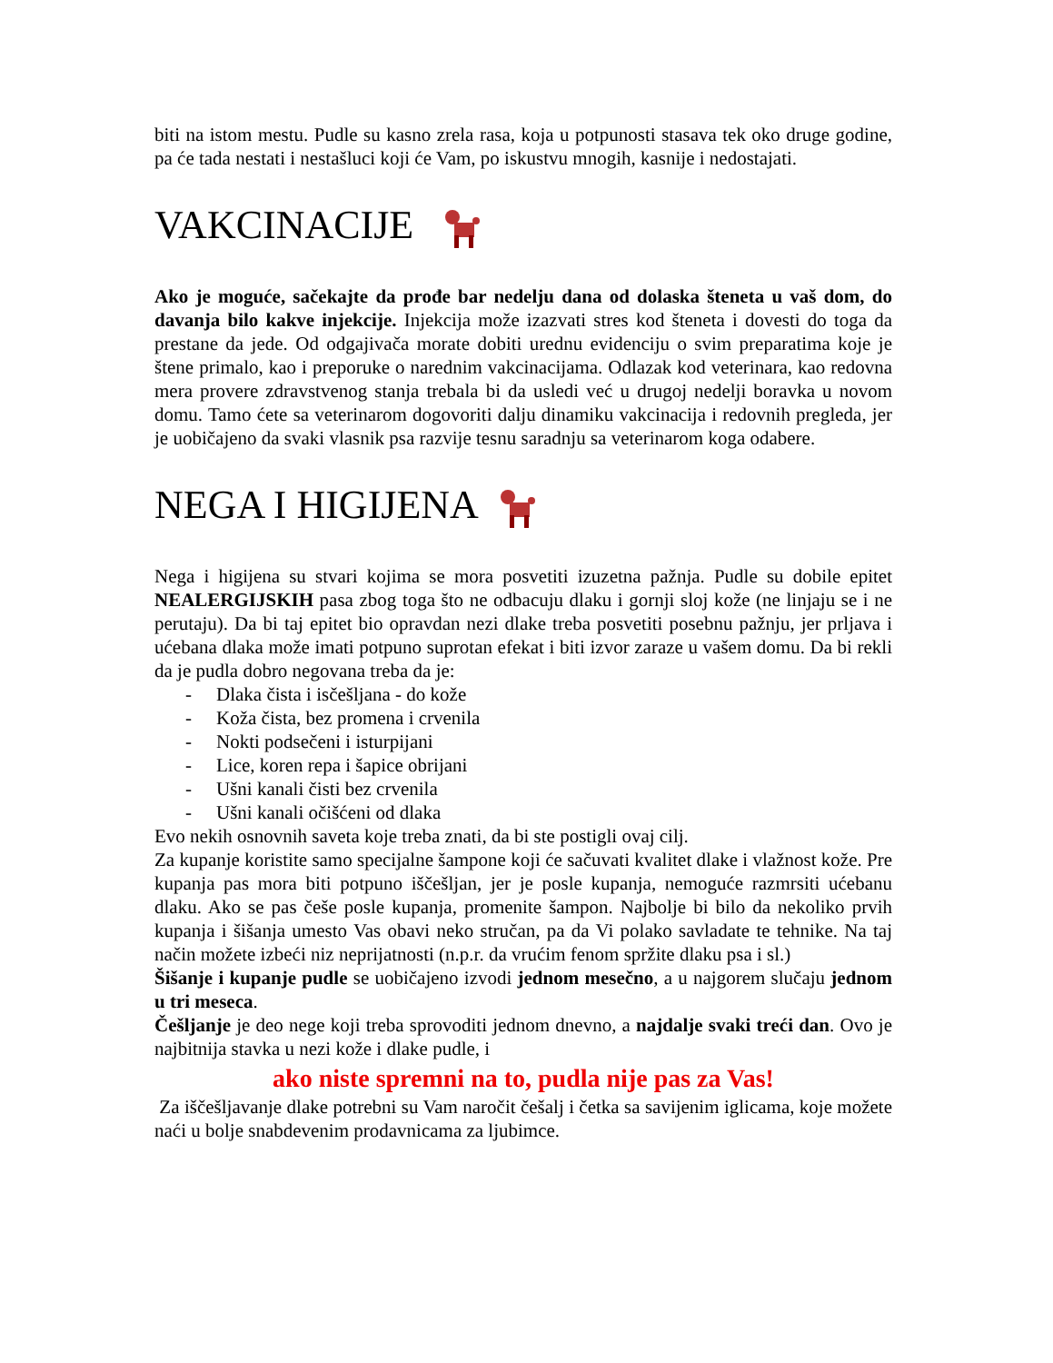biti na istom mestu. Pudle su kasno zrela rasa, koja u potpunosti stasava tek oko druge godine, pa će tada nestati i nestašluci koji će Vam, po iskustvu mnogih, kasnije i nedostajati.
VAKCINACIJE
Ako je moguće, sačekajte da prođe bar nedelju dana od dolaska šteneta u vaš dom, do davanja bilo kakve injekcije. Injekcija može izazvati stres kod šteneta i dovesti do toga da prestane da jede. Od odgajivača morate dobiti urednu evidenciju o svim preparatima koje je štene primalo, kao i preporuke o narednim vakcinacijama. Odlazak kod veterinara, kao redovna mera provere zdravstvenog stanja trebala bi da usledi već u drugoj nedelji boravka u novom domu. Tamo ćete sa veterinarom dogovoriti dalju dinamiku vakcinacija i redovnih pregleda, jer je uobičajeno da svaki vlasnik psa razvije tesnu saradnju sa veterinarom koga odabere.
NEGA I HIGIJENA
Nega i higijena su stvari kojima se mora posvetiti izuzetna pažnja. Pudle su dobile epitet NEALERGIJSKIH pasa zbog toga što ne odbacuju dlaku i gornji sloj kože (ne linjaju se i ne perutaju). Da bi taj epitet bio opravdan nezi dlake treba posvetiti posebnu pažnju, jer prljava i ućebana dlaka može imati potpuno suprotan efekat i biti izvor zaraze u vašem domu. Da bi rekli da je pudla dobro negovana treba da je:
- Dlaka čista i isčešljana - do kože
- Koža čista, bez promena i crvenila
- Nokti podsečeni i isturpijani
- Lice, koren repa i šapice obrijani
- Ušni kanali čisti bez crvenila
- Ušni kanali očišćeni od dlaka
Evo nekih osnovnih saveta koje treba znati, da bi ste postigli ovaj cilj.
Za kupanje koristite samo specijalne šampone koji će sačuvati kvalitet dlake i vlažnost kože. Pre kupanja pas mora biti potpuno iščešljan, jer je posle kupanja, nemoguće razmrsiti ućebanu dlaku. Ako se pas češe posle kupanja, promenite šampon. Najbolje bi bilo da nekoliko prvih kupanja i šišanja umesto Vas obavi neko stručan, pa da Vi polako savladate te tehnike. Na taj način možete izbeći niz neprijatnosti (n.p.r. da vrućim fenom spržite dlaku psa i sl.)
Šišanje i kupanje pudle se uobičajeno izvodi jednom mesečno, a u najgorem slučaju jednom u tri meseca.
Češljanje je deo nege koji treba sprovoditi jednom dnevno, a najdalje svaki treći dan. Ovo je najbitnija stavka u nezi kože i dlake pudle, i
ako niste spremni na to, pudla nije pas za Vas!
Za iščešljavanje dlake potrebni su Vam naročit češalj i četka sa savijenim iglicama, koje možete naći u bolje snabdevenim prodavnicama za ljubimce.